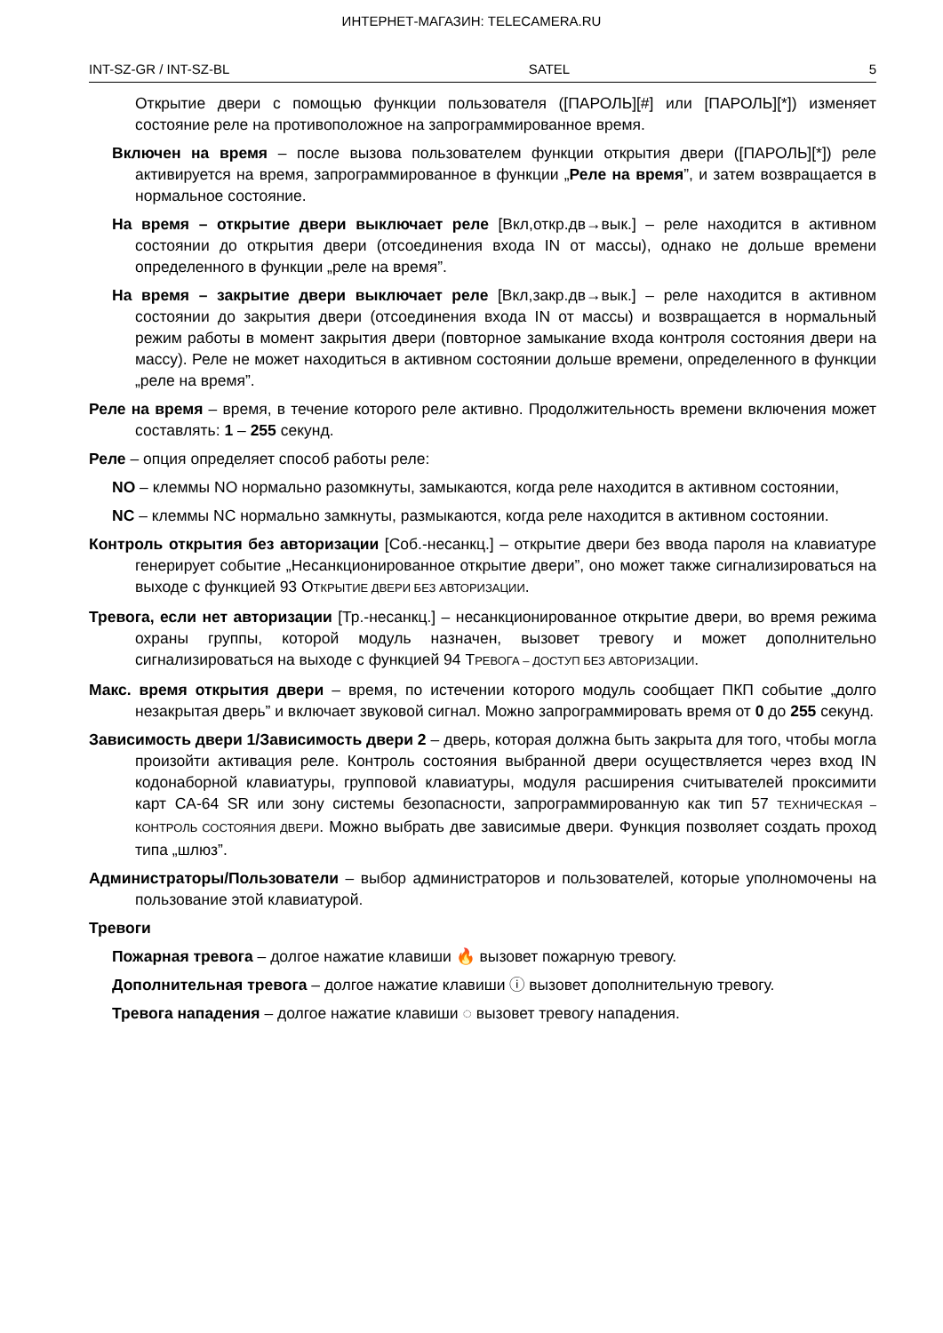ИНТЕРНЕТ-МАГАЗИН: TELECAMERA.RU
INT-SZ-GR / INT-SZ-BL SATEL 5
Открытие двери с помощью функции пользователя ([ПАРОЛЬ][#] или [ПАРОЛЬ][*]) изменяет состояние реле на противоположное на запрограммированное время.
Включен на время – после вызова пользователем функции открытия двери ([ПАРОЛЬ][*]) реле активируется на время, запрограммированное в функции „Реле на время”, и затем возвращается в нормальное состояние.
На время – открытие двери выключает реле [Вкл,откр.дв→вык.] – реле находится в активном состоянии до открытия двери (отсоединения входа IN от массы), однако не дольше времени определенного в функции „реле на время”.
На время – закрытие двери выключает реле [Вкл,закр.дв→вык.] – реле находится в активном состоянии до закрытия двери (отсоединения входа IN от массы) и возвращается в нормальный режим работы в момент закрытия двери (повторное замыкание входа контроля состояния двери на массу). Реле не может находиться в активном состоянии дольше времени, определенного в функции „реле на время”.
Реле на время – время, в течение которого реле активно. Продолжительность времени включения может составлять: 1 – 255 секунд.
Реле – опция определяет способ работы реле:
NO – клеммы NO нормально разомкнуты, замыкаются, когда реле находится в активном состоянии,
NC – клеммы NC нормально замкнуты, размыкаются, когда реле находится в активном состоянии.
Контроль открытия без авторизации [Соб.-несанкц.] – открытие двери без ввода пароля на клавиатуре генерирует событие „Несанкционированное открытие двери”, оно может также сигнализироваться на выходе с функцией 93 ОТКРЫТИЕ ДВЕРИ БЕЗ АВТОРИЗАЦИИ.
Тревога, если нет авторизации [Тр.-несанкц.] – несанкционированное открытие двери, во время режима охраны группы, которой модуль назначен, вызовет тревогу и может дополнительно сигнализироваться на выходе с функцией 94 ТРЕВОГА – ДОСТУП БЕЗ АВТОРИЗАЦИИ.
Макс. время открытия двери – время, по истечении которого модуль сообщает ПКП событие „долго незакрытая дверь” и включает звуковой сигнал. Можно запрограммировать время от 0 до 255 секунд.
Зависимость двери 1/Зависимость двери 2 – дверь, которая должна быть закрыта для того, чтобы могла произойти активация реле. Контроль состояния выбранной двери осуществляется через вход IN кодонаборной клавиатуры, групповой клавиатуры, модуля расширения считывателей проксимити карт CA-64 SR или зону системы безопасности, запрограммированную как тип 57 ТЕХНИЧЕСКАЯ – КОНТРОЛЬ СОСТОЯНИЯ ДВЕРИ. Можно выбрать две зависимые двери. Функция позволяет создать проход типа „шлюз”.
Администраторы/Пользователи – выбор администраторов и пользователей, которые уполномочены на пользование этой клавиатурой.
Тревоги
Пожарная тревога – долгое нажатие клавиши 🔥 вызовет пожарную тревогу.
Дополнительная тревога – долгое нажатие клавиши ⓘ вызовет дополнительную тревогу.
Тревога нападения – долгое нажатие клавиши ◌ вызовет тревогу нападения.